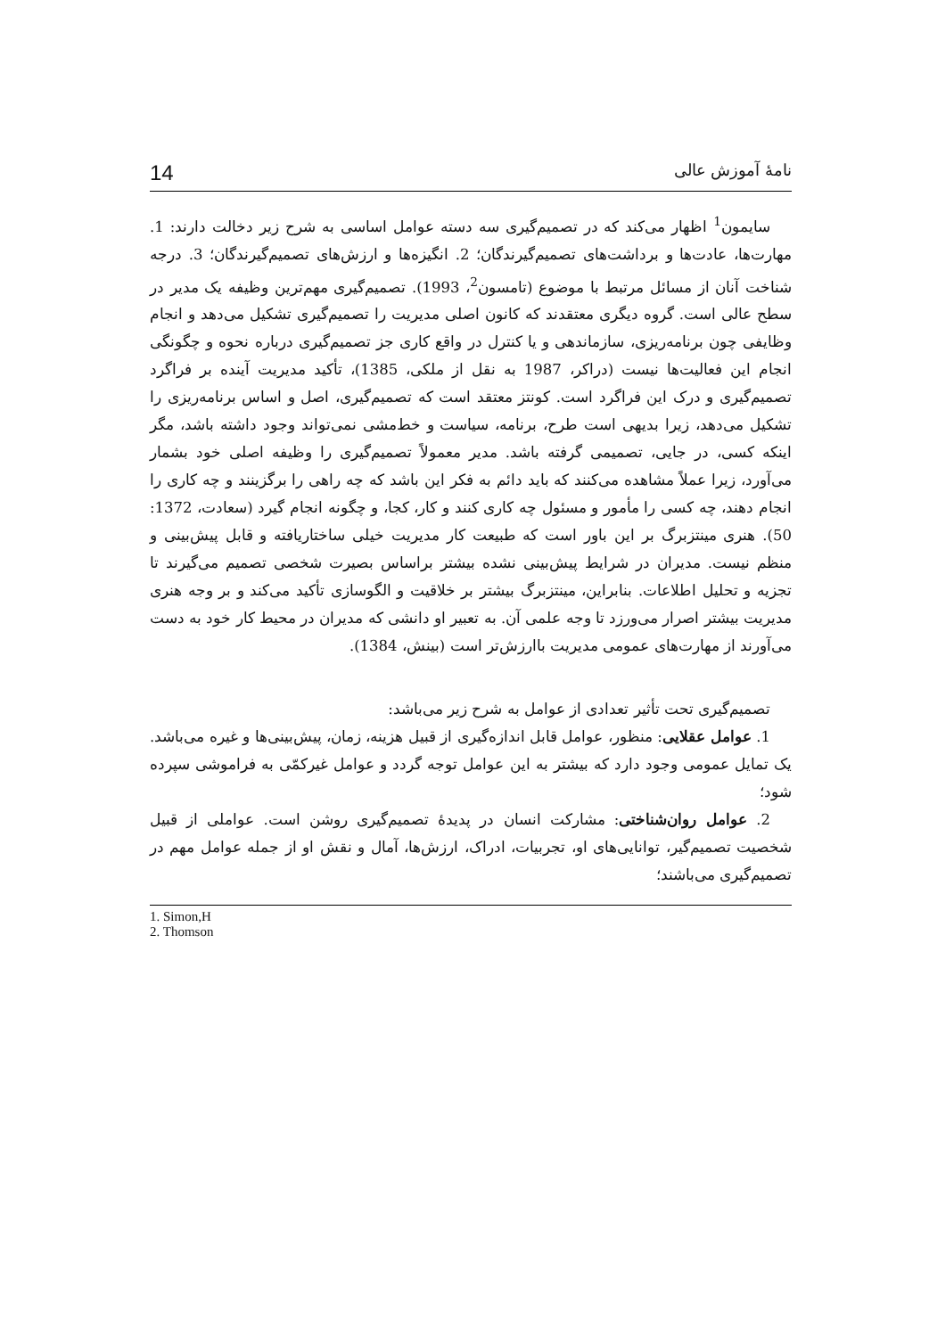نامهٔ آموزش عالی 14
سایمون<sup>1</sup> اظهار می‌کند که در تصمیم‌گیری سه دسته عوامل اساسی به شرح زیر دخالت دارند: 1. مهارت‌ها، عادت‌ها و برداشت‌های تصمیم‌گیرندگان؛ 2. انگیزه‌ها و ارزش‌های تصمیم‌گیرندگان؛ 3. درجه شناخت آنان از مسائل مرتبط با موضوع (تامسون<sup>2</sup>، 1993). تصمیم‌گیری مهم‌ترین وظیفه یک مدیر در سطح عالی است. گروه دیگری معتقدند که کانون اصلی مدیریت را تصمیم‌گیری تشکیل می‌دهد و انجام وظایفی چون برنامه‌ریزی، سازماندهی و یا کنترل در واقع کاری جز تصمیم‌گیری درباره نحوه و چگونگی انجام این فعالیت‌ها نیست (دراکر، 1987 به نقل از ملکی، 1385)، تأکید مدیریت آینده بر فراگرد تصمیم‌گیری و درک این فراگرد است. کونتز معتقد است که تصمیم‌گیری، اصل و اساس برنامه‌ریزی را تشکیل می‌دهد، زیرا بدیهی است طرح، برنامه، سیاست و خط‌مشی نمی‌تواند وجود داشته باشد، مگر اینکه کسی، در جایی، تصمیمی گرفته باشد. مدیر معمولاً تصمیم‌گیری را وظیفه اصلی خود بشمار می‌آورد، زیرا عملاً مشاهده می‌کنند که باید دائم به فکر این باشد که چه راهی را برگزینند و چه کاری را انجام دهند، چه کسی را مأمور و مسئول چه کاری کنند و کار، کجا، و چگونه انجام گیرد (سعادت، 1372: 50). هنری مینتزبرگ بر این باور است که طبیعت کار مدیریت خیلی ساختاریافته و قابل پیش‌بینی و منظم نیست. مدیران در شرایط پیش‌بینی نشده بیشتر براساس بصیرت شخصی تصمیم می‌گیرند تا تجزیه و تحلیل اطلاعات. بنابراین، مینتزبرگ بیشتر بر خلاقیت و الگوسازی تأکید می‌کند و بر وجه هنری مدیریت بیشتر اصرار می‌ورزد تا وجه علمی آن. به تعبیر او دانشی که مدیران در محیط کار خود به دست می‌آورند از مهارت‌های عمومی مدیریت باارزش‌تر است (بینش، 1384).
تصمیم‌گیری تحت تأثیر تعدادی از عوامل به شرح زیر می‌باشد:
1. عوامل عقلایی: منظور، عوامل قابل اندازه‌گیری از قبیل هزینه، زمان، پیش‌بینی‌ها و غیره می‌باشد. یک تمایل عمومی وجود دارد که بیشتر به این عوامل توجه گردد و عوامل غیرکمّی به فراموشی سپرده شود؛
2. عوامل روان‌شناختی: مشارکت انسان در پدیدهٔ تصمیم‌گیری روشن است. عواملی از قبیل شخصیت تصمیم‌گیر، توانایی‌های او، تجربیات، ادراک، ارزش‌ها، آمال و نقش او از جمله عوامل مهم در تصمیم‌گیری می‌باشند؛
1. Simon,H
2. Thomson